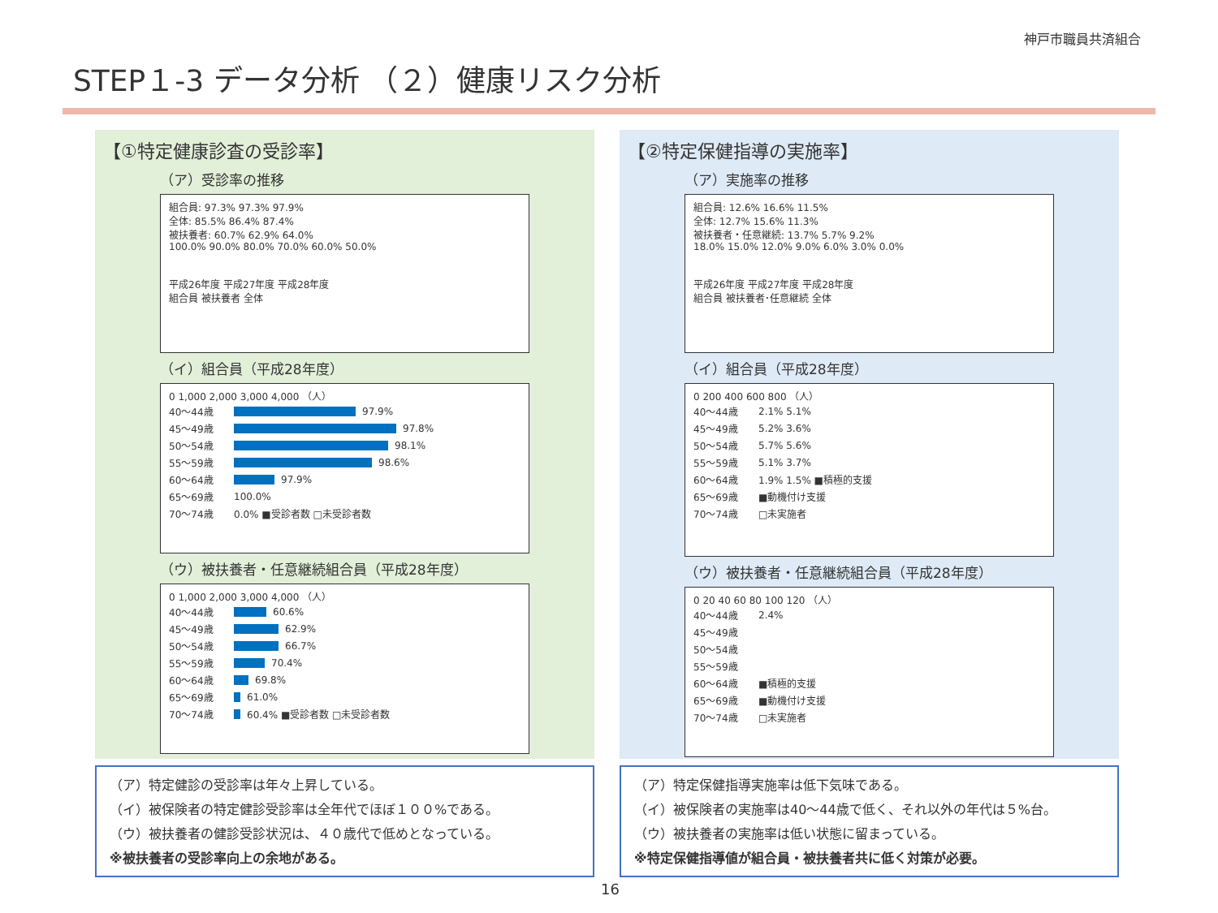神戸市職員共済組合
STEP１-3 データ分析 （２）健康リスク分析
【①特定健康診査の受診率】
（ア）受診率の推移
組合員: 97.3% 97.3% 97.9%
全体: 85.5% 86.4% 87.4%
被扶養者: 60.7% 62.9% 64.0%
100.0% 90.0% 80.0% 70.0% 60.0% 50.0%
平成26年度 平成27年度 平成28年度
組合員 被扶養者 全体
（イ）組合員（平成28年度）
0 1,000 2,000 3,000 4,000 （人）
40～44歳
97.9%
45～49歳
97.8%
50～54歳
98.1%
55～59歳
98.6%
60～64歳
97.9%
65～69歳 100.0%
70～74歳 0.0% ■受診者数 □未受診者数
（ウ）被扶養者・任意継続組合員（平成28年度）
0 1,000 2,000 3,000 4,000 （人）
40～44歳
60.6%
45～49歳
62.9%
50～54歳
66.7%
55～59歳
70.4%
60～64歳
69.8%
65～69歳
61.0%
70～74歳
60.4% ■受診者数 □未受診者数
【②特定保健指導の実施率】
（ア）実施率の推移
組合員: 12.6% 16.6% 11.5%
全体: 12.7% 15.6% 11.3%
被扶養者・任意継続: 13.7% 5.7% 9.2%
18.0% 15.0% 12.0% 9.0% 6.0% 3.0% 0.0%
平成26年度 平成27年度 平成28年度
組合員 被扶養者･任意継続 全体
（イ）組合員（平成28年度）
0 200 400 600 800 （人）
40～44歳 2.1% 5.1%
45～49歳 5.2% 3.6%
50～54歳 5.7% 5.6%
55～59歳 5.1% 3.7%
60～64歳 1.9% 1.5% ■積極的支援
65～69歳 ■動機付け支援
70～74歳 □未実施者
（ウ）被扶養者・任意継続組合員（平成28年度）
0 20 40 60 80 100 120 （人）
40～44歳 2.4%
45～49歳
50～54歳
55～59歳
60～64歳 ■積極的支援
65～69歳 ■動機付け支援
70～74歳 □未実施者
（ア）特定健診の受診率は年々上昇している。
（イ）被保険者の特定健診受診率は全年代でほぼ１００%である。
（ウ）被扶養者の健診受診状況は、４０歳代で低めとなっている。
※被扶養者の受診率向上の余地がある。
（ア）特定保健指導実施率は低下気味である。
（イ）被保険者の実施率は40～44歳で低く、それ以外の年代は５%台。
（ウ）被扶養者の実施率は低い状態に留まっている。
※特定保健指導値が組合員・被扶養者共に低く対策が必要。
16